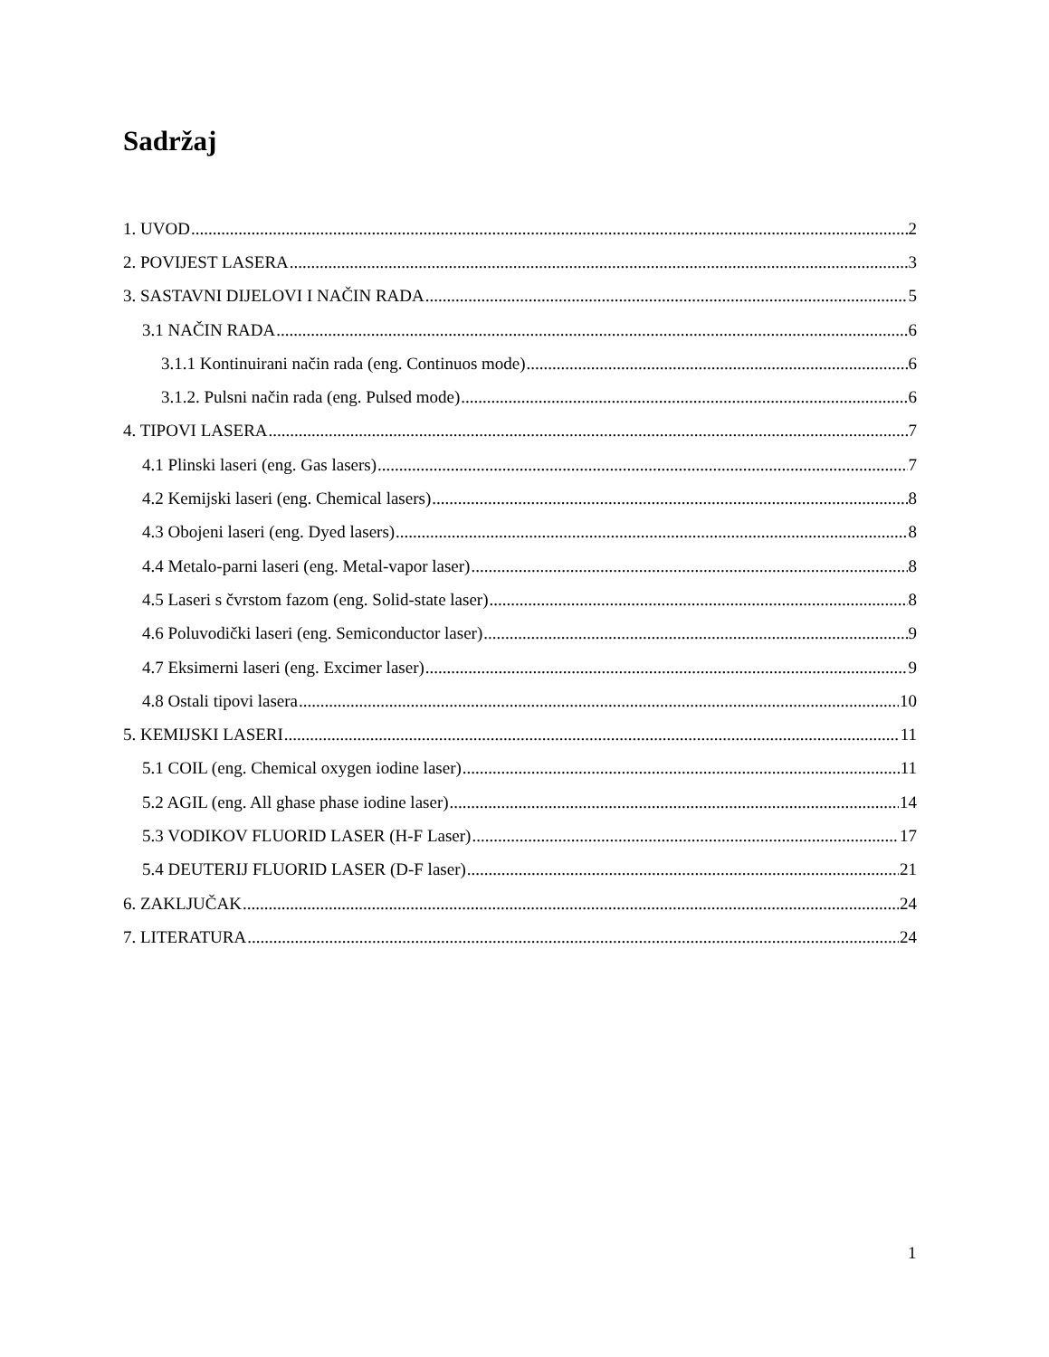Sadržaj
1. UVOD 2
2. POVIJEST LASERA 3
3. SASTAVNI DIJELOVI I NAČIN RADA 5
3.1 NAČIN RADA 6
3.1.1 Kontinuirani način rada (eng. Continuos mode) 6
3.1.2. Pulsni način rada (eng. Pulsed mode) 6
4. TIPOVI LASERA 7
4.1 Plinski laseri (eng. Gas lasers) 7
4.2 Kemijski laseri (eng. Chemical lasers) 8
4.3 Obojeni laseri (eng. Dyed lasers) 8
4.4 Metalo-parni laseri (eng. Metal-vapor laser) 8
4.5 Laseri s čvrstom fazom (eng. Solid-state laser) 8
4.6 Poluvodički laseri (eng. Semiconductor laser) 9
4.7 Eksimerni laseri (eng. Excimer laser) 9
4.8 Ostali tipovi lasera 10
5. KEMIJSKI LASERI 11
5.1 COIL (eng. Chemical oxygen iodine laser) 11
5.2 AGIL (eng. All ghase phase iodine laser) 14
5.3 VODIKOV FLUORID LASER (H-F Laser) 17
5.4 DEUTERIJ FLUORID LASER (D-F laser) 21
6. ZAKLJUČAK 24
7. LITERATURA 24
1